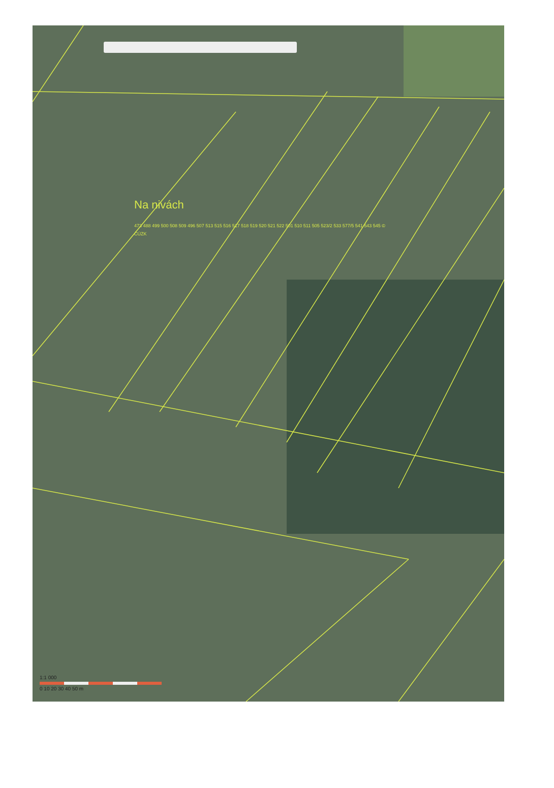Na nivách
473 488 499 500 508 509 496 507 513 515 516 517 518 519 520 521 522 501 510 511 505 523/2 533 577/5 541 543 545 © ČÚZK
1:1 000
0 10 20 30 40 50 m